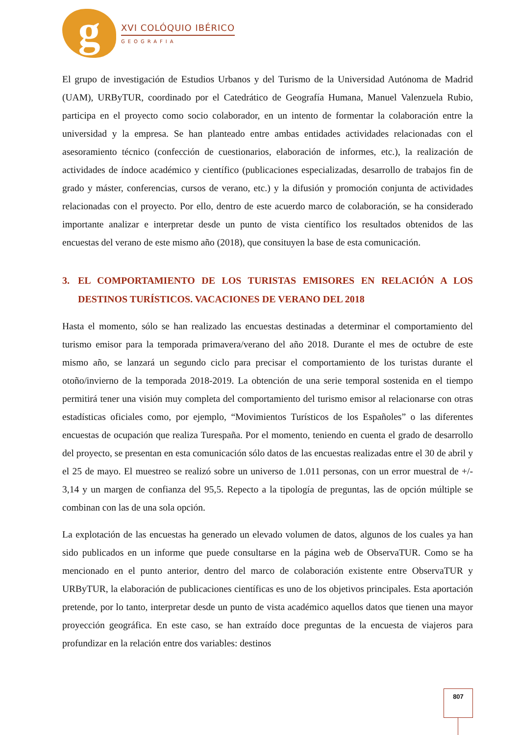g
XVI COLÓQUIO IBÉRICO
GEOGRAFIA
El grupo de investigación de Estudios Urbanos y del Turismo de la Universidad Autónoma de Madrid (UAM), URByTUR, coordinado por el Catedrático de Geografía Humana, Manuel Valenzuela Rubio, participa en el proyecto como socio colaborador, en un intento de formentar la colaboración entre la universidad y la empresa. Se han planteado entre ambas entidades actividades relacionadas con el asesoramiento técnico (confección de cuestionarios, elaboración de informes, etc.), la realización de actividades de índoce académico y científico (publicaciones especializadas, desarrollo de trabajos fin de grado y máster, conferencias, cursos de verano, etc.) y la difusión y promoción conjunta de actividades relacionadas con el proyecto. Por ello, dentro de este acuerdo marco de colaboración, se ha considerado importante analizar e interpretar desde un punto de vista científico los resultados obtenidos de las encuestas del verano de este mismo año (2018), que consituyen la base de esta comunicación.
3. EL COMPORTAMIENTO DE LOS TURISTAS EMISORES EN RELACIÓN A LOS DESTINOS TURÍSTICOS. VACACIONES DE VERANO DEL 2018
Hasta el momento, sólo se han realizado las encuestas destinadas a determinar el comportamiento del turismo emisor para la temporada primavera/verano del año 2018. Durante el mes de octubre de este mismo año, se lanzará un segundo ciclo para precisar el comportamiento de los turistas durante el otoño/invierno de la temporada 2018-2019. La obtención de una serie temporal sostenida en el tiempo permitirá tener una visión muy completa del comportamiento del turismo emisor al relacionarse con otras estadísticas oficiales como, por ejemplo, “Movimientos Turísticos de los Españoles” o las diferentes encuestas de ocupación que realiza Turespaña. Por el momento, teniendo en cuenta el grado de desarrollo del proyecto, se presentan en esta comunicación sólo datos de las encuestas realizadas entre el 30 de abril y el 25 de mayo. El muestreo se realizó sobre un universo de 1.011 personas, con un error muestral de +/- 3,14 y un margen de confianza del 95,5. Repecto a la tipología de preguntas, las de opción múltiple se combinan con las de una sola opción.
La explotación de las encuestas ha generado un elevado volumen de datos, algunos de los cuales ya han sido publicados en un informe que puede consultarse en la página web de ObservaTUR. Como se ha mencionado en el punto anterior, dentro del marco de colaboración existente entre ObservaTUR y URByTUR, la elaboración de publicaciones científicas es uno de los objetivos principales. Esta aportación pretende, por lo tanto, interpretar desde un punto de vista académico aquellos datos que tienen una mayor proyección geográfica. En este caso, se han extraído doce preguntas de la encuesta de viajeros para profundizar en la relación entre dos variables: destinos
807